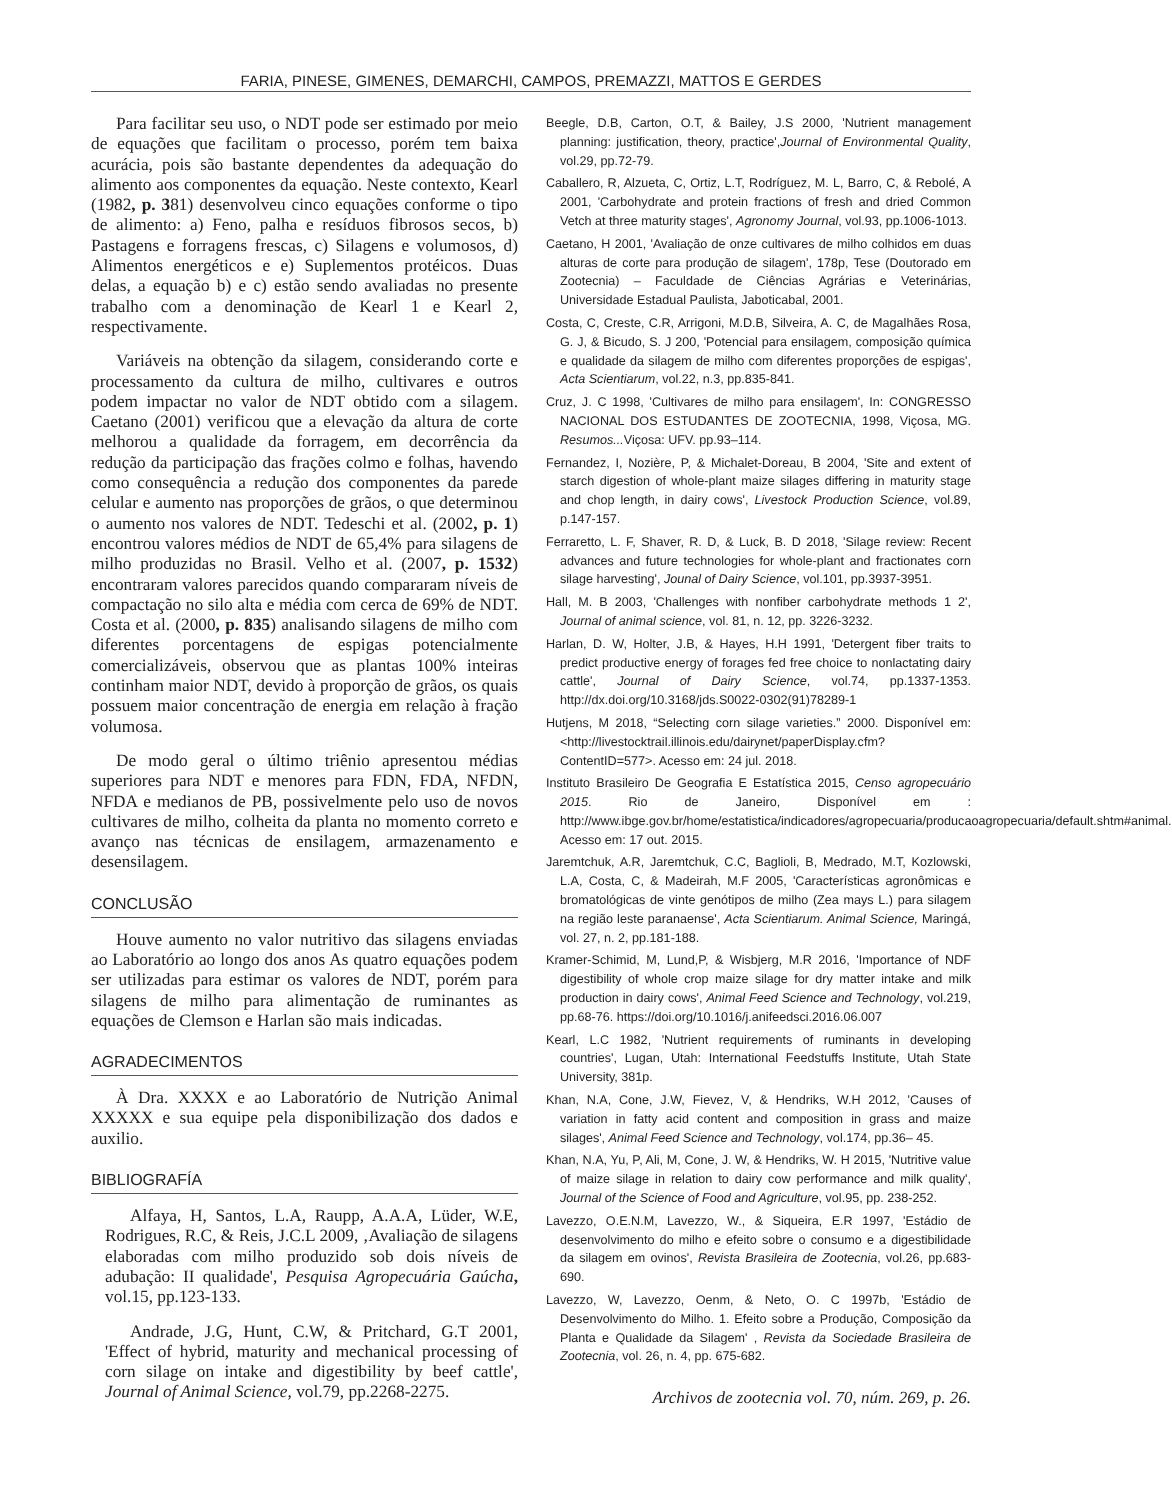FARIA, PINESE, GIMENES, DEMARCHI, CAMPOS, PREMAZZI, MATTOS E GERDES
Para facilitar seu uso, o NDT pode ser estimado por meio de equações que facilitam o processo, porém tem baixa acurácia, pois são bastante dependentes da adequação do alimento aos componentes da equação. Neste contexto, Kearl (1982, p. 381) desenvolveu cinco equações conforme o tipo de alimento: a) Feno, palha e resíduos fibrosos secos, b) Pastagens e forragens frescas, c) Silagens e volumosos, d) Alimentos energéticos e e) Suplementos protéicos. Duas delas, a equação b) e c) estão sendo avaliadas no presente trabalho com a denominação de Kearl 1 e Kearl 2, respectivamente.
Variáveis na obtenção da silagem, considerando corte e processamento da cultura de milho, cultivares e outros podem impactar no valor de NDT obtido com a silagem. Caetano (2001) verificou que a elevação da altura de corte melhorou a qualidade da forragem, em decorrência da redução da participação das frações colmo e folhas, havendo como consequência a redução dos componentes da parede celular e aumento nas proporções de grãos, o que determinou o aumento nos valores de NDT. Tedeschi et al. (2002, p. 1) encontrou valores médios de NDT de 65,4% para silagens de milho produzidas no Brasil. Velho et al. (2007, p. 1532) encontraram valores parecidos quando compararam níveis de compactação no silo alta e média com cerca de 69% de NDT. Costa et al. (2000, p. 835) analisando silagens de milho com diferentes porcentagens de espigas potencialmente comercializáveis, observou que as plantas 100% inteiras continham maior NDT, devido à proporção de grãos, os quais possuem maior concentração de energia em relação à fração volumosa.
De modo geral o último triênio apresentou médias superiores para NDT e menores para FDN, FDA, NFDN, NFDA e medianos de PB, possivelmente pelo uso de novos cultivares de milho, colheita da planta no momento correto e avanço nas técnicas de ensilagem, armazenamento e desensilagem.
CONCLUSÃO
Houve aumento no valor nutritivo das silagens enviadas ao Laboratório ao longo dos anos As quatro equações podem ser utilizadas para estimar os valores de NDT, porém para silagens de milho para alimentação de ruminantes as equações de Clemson e Harlan são mais indicadas.
AGRADECIMENTOS
À Dra. XXXX e ao Laboratório de Nutrição Animal XXXXX e sua equipe pela disponibilização dos dados e auxilio.
BIBLIOGRAFÍA
Alfaya, H, Santos, L.A, Raupp, A.A.A, Lüder, W.E, Rodrigues, R.C, & Reis, J.C.L 2009, ‚Avaliação de silagens elaboradas com milho produzido sob dois níveis de adubação: II qualidade', Pesquisa Agropecuária Gaúcha, vol.15, pp.123-133.
Andrade, J.G, Hunt, C.W, & Pritchard, G.T 2001, 'Effect of hybrid, maturity and mechanical processing of corn silage on intake and digestibility by beef cattle', Journal of Animal Science, vol.79, pp.2268-2275.
Beegle, D.B, Carton, O.T, & Bailey, J.S 2000, 'Nutrient management planning: justification, theory, practice',Journal of Environmental Quality, vol.29, pp.72-79.
Caballero, R, Alzueta, C, Ortiz, L.T, Rodríguez, M. L, Barro, C, & Rebolé, A 2001, 'Carbohydrate and protein fractions of fresh and dried Common Vetch at three maturity stages', Agronomy Journal, vol.93, pp.1006-1013.
Caetano, H 2001, 'Avaliação de onze cultivares de milho colhidos em duas alturas de corte para produção de silagem', 178p, Tese (Doutorado em Zootecnia) – Faculdade de Ciências Agrárias e Veterinárias, Universidade Estadual Paulista, Jaboticabal, 2001.
Costa, C, Creste, C.R, Arrigoni, M.D.B, Silveira, A. C, de Magalhães Rosa, G. J, & Bicudo, S. J 200, 'Potencial para ensilagem, composição química e qualidade da silagem de milho com diferentes proporções de espigas', Acta Scientiarum, vol.22, n.3, pp.835-841.
Cruz, J. C 1998, 'Cultivares de milho para ensilagem', In: CONGRESSO NACIONAL DOS ESTUDANTES DE ZOOTECNIA, 1998, Viçosa, MG. Resumos... Viçosa: UFV. pp.93–114.
Fernandez, I, Nozière, P, & Michalet-Doreau, B 2004, 'Site and extent of starch digestion of whole-plant maize silages differing in maturity stage and chop length, in dairy cows', Livestock Production Science, vol.89, p.147-157.
Ferraretto, L. F, Shaver, R. D, & Luck, B. D 2018, 'Silage review: Recent advances and future technologies for whole-plant and fractionates corn silage harvesting', Jounal of Dairy Science, vol.101, pp.3937-3951.
Hall, M. B 2003, 'Challenges with nonfiber carbohydrate methods 1 2', Journal of animal science, vol. 81, n. 12, pp. 3226-3232.
Harlan, D. W, Holter, J.B, & Hayes, H.H 1991, 'Detergent fiber traits to predict productive energy of forages fed free choice to nonlactating dairy cattle', Journal of Dairy Science, vol.74, pp.1337-1353. http://dx.doi.org/10.3168/jds.S0022-0302(91)78289-1
Hutjens, M 2018, “Selecting corn silage varieties.” 2000. Disponível em: <http://livestocktrail.illinois.edu/dairynet/paperDisplay.cfm?ContentID=577>. Acesso em: 24 jul. 2018.
Instituto Brasileiro De Geografia E Estatística 2015, Censo agropecuário 2015. Rio de Janeiro, Disponível em : http://www.ibge.gov.br/home/estatistica/indicadores/agropecuaria/producaoagropecuaria/default.shtm#animal. Acesso em: 17 out. 2015.
Jaremtchuk, A.R, Jaremtchuk, C.C, Baglioli, B, Medrado, M.T, Kozlowski, L.A, Costa, C, & Madeirah, M.F 2005, 'Características agronômicas e bromatológicas de vinte genótipos de milho (Zea mays L.) para silagem na região leste paranaense', Acta Scientiarum. Animal Science, Maringá, vol. 27, n. 2, pp.181-188.
Kramer-Schimid, M, Lund,P, & Wisbjerg, M.R 2016, 'Importance of NDF digestibility of whole crop maize silage for dry matter intake and milk production in dairy cows', Animal Feed Science and Technology, vol.219, pp.68-76. https://doi.org/10.1016/j.anifeedsci.2016.06.007
Kearl, L.C 1982, 'Nutrient requirements of ruminants in developing countries', Lugan, Utah: International Feedstuffs Institute, Utah State University, 381p.
Khan, N.A, Cone, J.W, Fievez, V, & Hendriks, W.H 2012, 'Causes of variation in fatty acid content and composition in grass and maize silages', Animal Feed Science and Technology, vol.174, pp.36– 45.
Khan, N.A, Yu, P, Ali, M, Cone, J. W, & Hendriks, W. H 2015, 'Nutritive value of maize silage in relation to dairy cow performance and milk quality', Journal of the Science of Food and Agriculture, vol.95, pp. 238-252.
Lavezzo, O.E.N.M, Lavezzo, W., & Siqueira, E.R 1997, 'Estádio de desenvolvimento do milho e efeito sobre o consumo e a digestibilidade da silagem em ovinos', Revista Brasileira de Zootecnia, vol.26, pp.683- 690.
Lavezzo, W, Lavezzo, Oenm, & Neto, O. C 1997b, 'Estádio de Desenvolvimento do Milho. 1. Efeito sobre a Produção, Composição da Planta e Qualidade da Silagem' , Revista da Sociedade Brasileira de Zootecnia, vol. 26, n. 4, pp. 675-682.
Archivos de zootecnia vol. 70, núm. 269, p. 26.